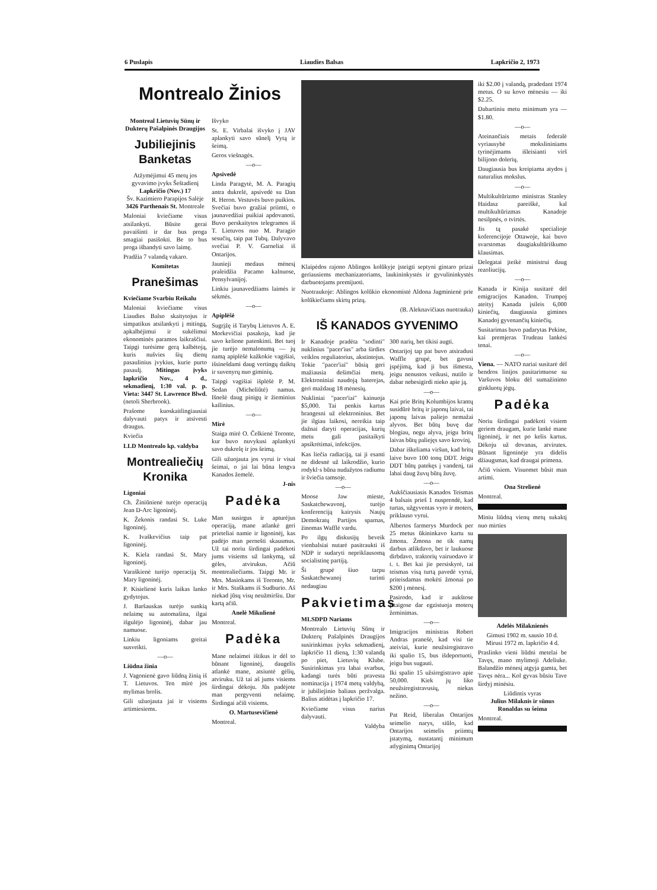6 Puslapis Liaudies Balsas Lapkričio 2, 1973
Montrealo Žinios
Montreal Lietuvių Sūnų ir Dukterų Pašalpinės Draugijos
Jubiliejinis Banketas
Atžymėjimui 45 metų jos gyvavimo įvyks Šeštadienį Lapkričio (Nov.) 17
Šv. Kazimiero Parapijos Salėje 3426 Parthenais St. Montreale
Maloniai kviečiame visus atsilankyti. Būsite gerai pavaišinti ir dar bus proga smagiai pasišokti. Be to bus proga išbandyti savo laimę.
Pradžia 7 valandą vakaro.
Komitetas
Pranešimas
Kviečiame Svarbiu Reikalu
Maloniai kviečiame visus Liaudies Balso skaitytojus ir simpatikus atsilankyti į mitingą, apkalbėjimui ir sukėlimui ekonominės paramos laikraščiui. Taipgi turėsime gerą kalbėtoją, kuris nušvies šių dienų pasaulinius įvykius, kurie purto pasaulį. Mitingas įvyks lapkričio Nov., 4 d., sekmadienį, 1:30 val. p. p. Vieta: 3447 St. Lawrence Blwd. (netoli Sherbrook).
Prašome kuoskaitlingiausiai dalyvauti patys ir atsivesti draugus.
Kviečia
LLD Montrealo kp. valdyba
Montrealiečių Kronika
Ligoniai
Ch. Žiniūnienė turėjo operaciją Jean D-Arc ligoninėj.
K. Žekonis randasi St. Luke ligoninėj.
K. Ivaškevičius taip pat ligoninėj.
K. Kiela randasi St. Mary ligoninėj.
Varaškienė turėjo operaciją St. Mary ligoninėj.
P. Kisielienė kuris laikas lanko gydytojus.
J. Baršauskas turėjo sunkią nelaimę su automašina, ilgai išgulėjo ligoninėj, dabar jau namuose.
Linkiu ligoniams greitai susveikti.
—o—
Liūdna žinia
J. Vagonienė gavo liūdną žinią iš T. Lietuvos. Ten mirė jos mylimas brolis.
Gili užuojauta jai ir visiems artimiesiems.
Išvyko
St. E. Virbalai išvyko į JAV aplankyti savo sūnelį Vytą ir šeimą.
Geros viešnagės.
—o—
Apsivedė
Linda Paragytė, M. A. Paragių antra dukrelė, apsivedė su Dan R. Heron. Vestuvės buvo puikios. Svečiai buvo gražiai priimti, o jaunavedžiai puikiai apdovanoti. Buvo perskaitytos telegramos iš T. Lietuvos nuo M. Paragio sesučių, taip pat Tubų. Dalyvavo svečiai P. V. Garneliai iš Ontarijos.
Jaunieji medaus mėnesį praleidžia Pacamo kalnuose, Pensylvanijoj.
Linkiu jaunavedžiams laimės ir sėkmės.
—o—
Apiplėšė
Sugrįžę iš Tarybų Lietuvos A. E. Morkevičiai pasakoja, kad jie savo kelione patenkinti. Bet tuoj jie turėjo nemalonumą — jų namą apiplėšė kažkokie vagišiai, išsinešdami daug vertingų daiktų ir suvenyrų nuo giminių.
Taipgi vagišiai išplėšė P. M. Sedan (Micheliūtė) namus. Išnešė daug pinigų ir žieminius kailinius.
—o—
Mirė
Staiga mirė O. Čelkienė Toronte, kur buvo nuvykusi aplankyti savo dukrelę ir jos šeimą.
Gili užuojauta jos vyrui ir visai šeimai, o jai lai būna lengva Kanados žemelė.
J-nis
Padėka
Man susirgus ir apturėjus operaciją, mane atlankė geri prieteliai namie ir ligoninėj, kas padėjo man pernešti skausmus. Už tai noriu širdingai padėkoti jums visiems už lankymą, už gėles, atvirukus. Ačiū montrealiečiams. Taipgi Mr. ir Mrs. Masiokams iš Toronto, Mr. ir Mrs. Staškams iš Sudburio. Aš niekad jūsų visų neužmiršiu. Dar kartą ačiū.
Anelė Mikulienė
Montreal.
Padėka
Mane nelaimei ištikus ir dėl to būnant ligoninėj, daugelis atlankė mane, atsiuntė gėlių, atviruku. Už tai aš jums visiems širdingai dėkoju. Jūs padėjote man pergyventi nelaimę. Širdingai ačiū visiems.
O. Martusevičienė
Montreal.
Klaipėdos rajono Ablingos kolūkyje įsteigti septyni gintaro prizai geriausiems mechanizatoriams, laukininkystės ir gyvulininkystės darbuotojams premijuoti.
Nuotraukoje: Ablingos kolūkio ekonomistė Aldona Jagminienė prie kolūkiečiams skirtų prizų.
(B. Aleknavičiaus nuotrauka)
IŠ KANADOS GYVENIMO
Ir Kanadoje pradėta "sodinti" nuklinius "pacer'ius" arba širdies veiklos reguliatorius, akstintojus. Tokie "pacer'iai" būsią geri mažiausia dešimčiai metų. Elektroniniai naudoją baterejas, geri maždaug 18 mėnesių.
Nukliniai "pacer'iai" kainuoja $5,000. Tai penkis kartus brangesni už elektroninius. Bet jie ilgiau laikosi, nereikia taip dažnai daryti operacijas, kurių metu gali pasitaikyti apsikrėtimai, infekcijos.
Kas liečia radiaciją, tai ji esanti ne didesnė už laikrodžio, kurio rodykl·s būna nudažytos radiumu ir šviečia tamsoje.
—o—
Moose Jaw mieste, Saskatchewavonj, turėjo konferenciją kairysis Naujų Demokratų Partijos sparnas, žinomas Wafflė vardu.
Po ilgų diskusijų beveik vienbalsiai nutarė pasitraukti iš NDP ir sudaryti nepriklausomą socialistinę partiją.
Ši grupė šiuo tarpu Saskatchewanoj turinti nedaugiau
Pakvietimas
MLSDPD Nariams
Montrealo Lietuvių Sūnų ir Dukterų Pašalpinės Draugijos susirinkimas įvyks sekmadienį, lapkričio 11 dieną, 1:30 valandą po piet, Lietuvių Klube. Susirinkimas yra labai svarbus, kadangi turės būti pravesta nominacija į 1974 metų valdybą, ir jubiliejinio baliaus peržvalga. Balius atidėtas į lapkričio 17.
Kviečiame visus narius dalyvauti.
Valdyba
300 narių, bet tikisi augti.
Ontarijoj tap pat buvo atsiradusi Waffle grupė, bet gavusi įspėjimą, kad ji bus išmesta, jeigu nenustos veikusi, nutilo ir dabar nebesigirdi nieko apie ją.
—o—
Kai prie Britų Kolumbijos krantų susidūrė britų ir japonų laivai, tai japonų laivas paliejo nemažai alyvos. Bet būtų buvę dar blogiau, negu alyva, jeigu britų laivas būtų paliejęs savo krovinį.
Dabar iškeliama viršun, kad britų laive buvo 100 tonų DDT. Jeigu DDT būtų patekęs į vandenį, tai labai daug žuvų būtų žuvę.
—o—
Aukščiausiasis Kanados Teismas 4 balsais prieš 1 nusprendė, kad turtas, užgyventas vyro ir moters, priklauso vyrui.
Albertos farmerys Murdock per 25 metus ūkininkavo kartu su žmona. Žmona ne tik namų darbus atlikdavo, bet ir laukuose dirbdavo, traktorių vairuodavo ir t. t. Bet kai jie persiskyrė, tai teismas visą turtą pavedė vyrui, priteisdamas mokėti žmonai po $200 į mėnesį.
Pasirodo, kad ir aukštose įstaigose dar egzistuoja moterų žeminimas.
—o—
Imigracijos ministras Robert Andras pranešė, kad visi tie ateiviai, kurie neužsiregistravo iki spalio 15, bus išdeportuoti, jeigu bus sugauti.
Iki spalio 15 užsiregistravo apie 50,000. Kiek jų liko neužsiregistravusių, niekas nežino.
—o—
Pat Reid, liberalas Ontarijos seimelio narys, siūlo, kad Ontarijos seimelis priimtų įstatymą, nustatantį minimum atlyginimą Ontarijoj
iki $2.00 į valandą, pradedant 1974 metus. O su kovo mėnesiu — iki $2.25.
Dabartiniu metu minimum yra — $1.80.
—o—
Ateinančiais metais federalė vyriausybė mokslininiams tyrinėjimams išleisianti virš bilijono dolerių.
Daugiausia bus kreipiama atydos į naturalius mokslus.
—o—
Multikultūrizmo ministras Stanley Haidasz pareiškė, kal multikultūrizmas Kanadoje nesilpnės, o tvirtės.
Jis tą pasakė specialioje koferencijoje Ottawoje, kai buvo svarstomas daugiakultūriškumo klausimas.
Delegatai įteikė ministrui daug rezoliucijų.
—o—
Kanada ir Kinija susitarė dėl emigracijos Kanadon. Trumpoj ateityj Kanada įsileis 6,000 kiniečių, daugiausia gimines Kanadoj gyvenančių kiniečių.
Susitarimas buvo padarytas Pekine, kai premjeras Trudeau lankėsi tenai.
—o—
Viena. — NATO nariai susitarė dėl bendros linijos pasitarimuose su Varšuvos bloku dėl sumažinimo ginkluotų jėgų.
Padėka
Noriu širdingai padėkoti visiem geriem draugam, kurie lankė mane ligoninėj, ir net po kelis kartus. Dėkoju už dovanas, atvirutes. Būnant ligoninėje yra didelis džiaugsmas, kad draugai primena.
Ačiū visiem. Visuomet būsit man artimi.
Ona Strelienė
Montreal.
Miniu liūdną vienų metų sukaktį nuo mirties
Adelės Milaknienės
Gimusi 1902 m. sausio 10 d.
Mirusi 1972 m. lapkričio 4 d.
Praslinko vieni liūdni metelai be Tavęs, mano mylimoji Adeliuke. Balandžio mėnesį atgyja gamta, bet Tavęs nėra... Kol gyvas būsiu Tave širdyj minėsiu.
Liūdintis vyras
Julius Milaknis ir sūnus Ronaldas su šeima
Montreal.